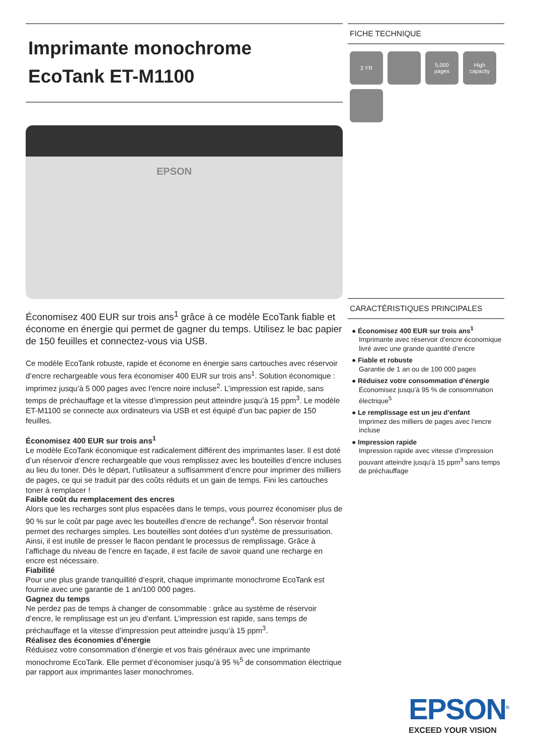Imprimante monochrome
EcoTank ET-M1100
EPSON
Économisez 400 EUR sur trois ans<sup>1</sup> grâce à ce modèle EcoTank fiable et économe en énergie qui permet de gagner du temps. Utilisez le bac papier de 150 feuilles et connectez-vous via USB.
Ce modèle EcoTank robuste, rapide et économe en énergie sans cartouches avec réservoir d’encre rechargeable vous fera économiser 400 EUR sur trois ans<sup>1</sup>. Solution économique : imprimez jusqu’à 5 000 pages avec l’encre noire incluse<sup>2</sup>. L’impression est rapide, sans temps de préchauffage et la vitesse d’impression peut atteindre jusqu’à 15 ppm<sup>3</sup>. Le modèle ET-M1100 se connecte aux ordinateurs via USB et est équipé d’un bac papier de 150 feuilles.
Économisez 400 EUR sur trois ans<sup>1</sup>
Le modèle EcoTank économique est radicalement différent des imprimantes laser. Il est doté d’un réservoir d’encre rechargeable que vous remplissez avec les bouteilles d’encre incluses au lieu du toner. Dès le départ, l’utilisateur a suffisamment d’encre pour imprimer des milliers de pages, ce qui se traduit par des coûts réduits et un gain de temps. Fini les cartouches toner à remplacer !
Faible coût du remplacement des encres
Alors que les recharges sont plus espacées dans le temps, vous pourrez économiser plus de 90 % sur le coût par page avec les bouteilles d’encre de rechange<sup>4</sup>. Son réservoir frontal permet des recharges simples. Les bouteilles sont dotées d’un système de pressurisation. Ainsi, il est inutile de presser le flacon pendant le processus de remplissage. Grâce à l’affichage du niveau de l’encre en façade, il est facile de savoir quand une recharge en encre est nécessaire.
Fiabilité
Pour une plus grande tranquillité d’esprit, chaque imprimante monochrome EcoTank est fournie avec une garantie de 1 an/100 000 pages.
Gagnez du temps
Ne perdez pas de temps à changer de consommable : grâce au système de réservoir d’encre, le remplissage est un jeu d’enfant. L’impression est rapide, sans temps de préchauffage et la vitesse d’impression peut atteindre jusqu’à 15 ppm<sup>3</sup>.
Réalisez des économies d’énergie
Réduisez votre consommation d’énergie et vos frais généraux avec une imprimante monochrome EcoTank. Elle permet d’économiser jusqu’à 95 %<sup>5</sup> de consommation électrique par rapport aux imprimantes laser monochromes.
FICHE TECHNIQUE
3 YR
5,000
pages
High capacity
CARACTÉRISTIQUES PRINCIPALES
● Économisez 400 EUR sur trois ans<sup>1</sup>
Imprimante avec réservoir d’encre économique livré avec une grande quantité d’encre
● Fiable et robuste
Garantie de 1 an ou de 100 000 pages
● Réduisez votre consommation d’énergie
Économisez jusqu’à 95 % de consommation électrique<sup>5</sup>
● Le remplissage est un jeu d’enfant
Imprimez des milliers de pages avec l’encre incluse
● Impression rapide
Impression rapide avec vitesse d’impression pouvant atteindre jusqu’à 15 ppm<sup>3</sup> sans temps de préchauffage
EPSON<sup>®</sup>
EXCEED YOUR VISION